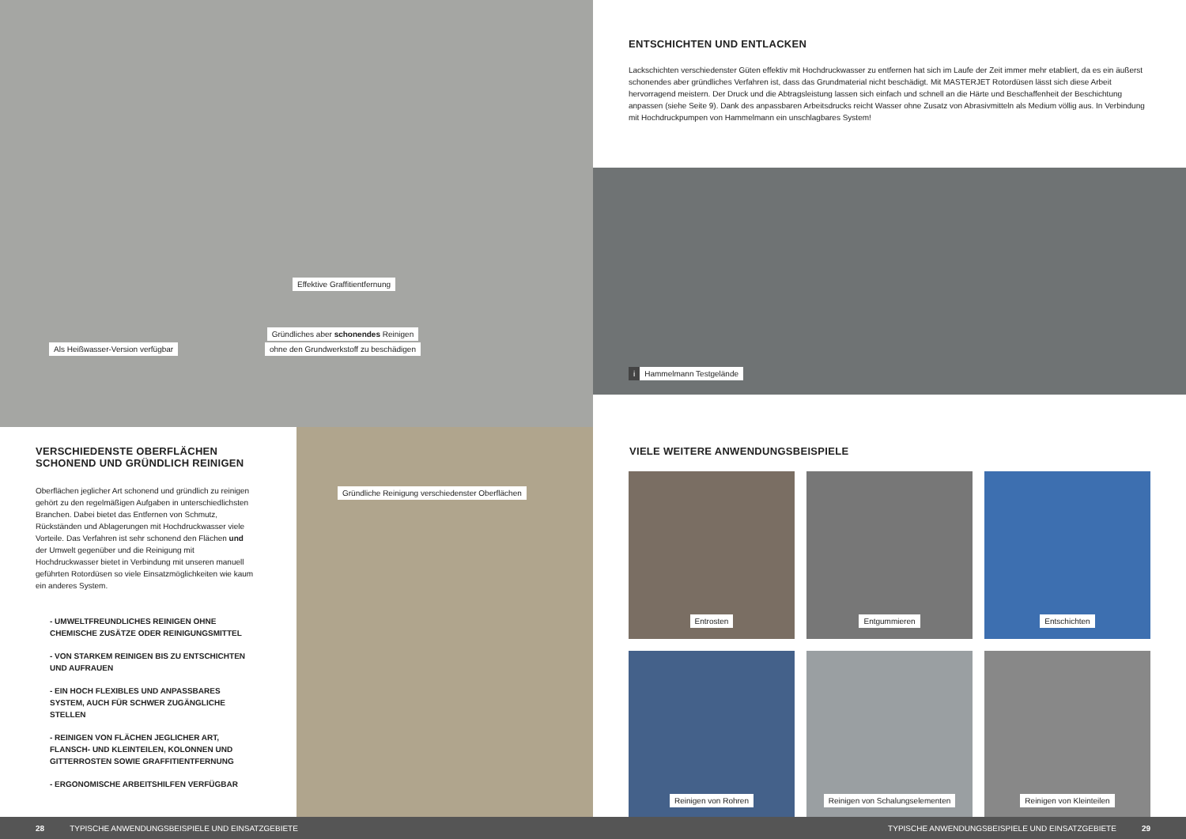Effektive Graffitientfernung
Als Heißwasser-Version verfügbar
Gründliches aber schonendes Reinigen
ohne den Grundwerkstoff zu beschädigen
Gründliche Reinigung verschiedenster Oberflächen
VERSCHIEDENSTE OBERFLÄCHEN SCHONEND UND GRÜNDLICH REINIGEN
Oberflächen jeglicher Art schonend und gründlich zu reinigen gehört zu den regelmäßigen Aufgaben in unterschiedlichsten Branchen. Dabei bietet das Entfernen von Schmutz, Rückständen und Ablagerungen mit Hochdruckwasser viele Vorteile. Das Verfahren ist sehr schonend den Flächen und der Umwelt gegenüber und die Reinigung mit Hochdruckwasser bietet in Verbindung mit unseren manuell geführten Rotordüsen so viele Einsatzmöglichkeiten wie kaum ein anderes System.
- UMWELTFREUNDLICHES REINIGEN OHNE CHEMISCHE ZUSÄTZE ODER REINIGUNGSMITTEL
- VON STARKEM REINIGEN BIS ZU ENTSCHICHTEN UND AUFRAUEN
- EIN HOCH FLEXIBLES UND ANPASSBARES SYSTEM, AUCH FÜR SCHWER ZUGÄNGLICHE STELLEN
- REINIGEN VON FLÄCHEN JEGLICHER ART, FLANSCH- UND KLEINTEILEN, KOLONNEN UND GITTERROSTEN SOWIE GRAFFITIENTFERNUNG
- ERGONOMISCHE ARBEITSHILFEN VERFÜGBAR
ENTSCHICHTEN UND ENTLACKEN
Lackschichten verschiedenster Güten effektiv mit Hochdruckwasser zu entfernen hat sich im Laufe der Zeit immer mehr etabliert, da es ein äußerst schonendes aber gründliches Verfahren ist, dass das Grundmaterial nicht beschädigt. Mit MASTERJET Rotordüsen lässt sich diese Arbeit hervorragend meistern. Der Druck und die Abtragsleistung lassen sich einfach und schnell an die Härte und Beschaffenheit der Beschichtung anpassen (siehe Seite 9). Dank des anpassbaren Arbeitsdrucks reicht Wasser ohne Zusatz von Abrasivmitteln als Medium völlig aus. In Verbindung mit Hochdruckpumpen von Hammelmann ein unschlagbares System!
i Hammelmann Testgelände
VIELE WEITERE ANWENDUNGSBEISPIELE
Entrosten Entgummieren Entschichten
Reinigen von Rohren
Reinigen von Schalungselementen
Reinigen von Kleinteilen
28 TYPISCHE ANWENDUNGSBEISPIELE UND EINSATZGEBIETE TYPISCHE ANWENDUNGSBEISPIELE UND EINSATZGEBIETE 29